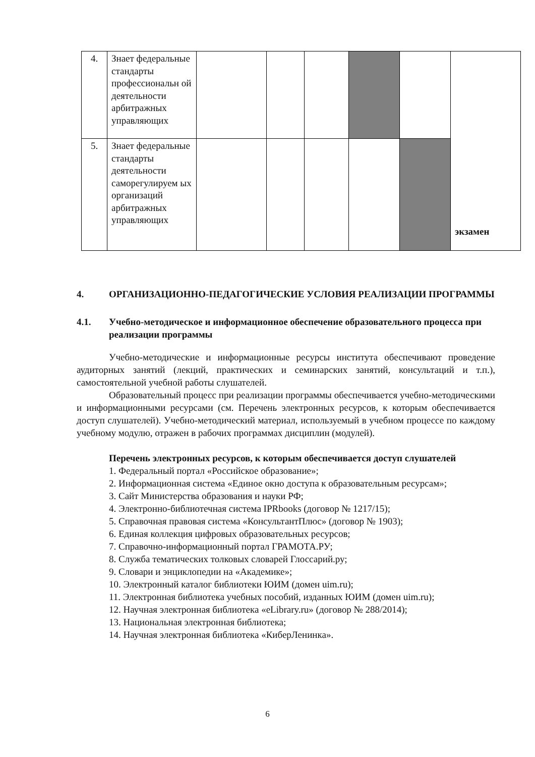| 4. | Знает федеральные стандарты профессиональн ой деятельности арбитражных управляющих | | | | | | экзамен |
| 5. | Знает федеральные стандарты деятельности саморегулируем ых организаций арбитражных управляющих | | | | | | |
4. ОРГАНИЗАЦИОННО-ПЕДАГОГИЧЕСКИЕ УСЛОВИЯ РЕАЛИЗАЦИИ ПРОГРАММЫ
4.1. Учебно-методическое и информационное обеспечение образовательного процесса при реализации программы
Учебно-методические и информационные ресурсы института обеспечивают проведение аудиторных занятий (лекций, практических и семинарских занятий, консультаций и т.п.), самостоятельной учебной работы слушателей.
Образовательный процесс при реализации программы обеспечивается учебно-методическими и информационными ресурсами (см. Перечень электронных ресурсов, к которым обеспечивается доступ слушателей). Учебно-методический материал, используемый в учебном процессе по каждому учебному модулю, отражен в рабочих программах дисциплин (модулей).
Перечень электронных ресурсов, к которым обеспечивается доступ слушателей
1. Федеральный портал «Российское образование»;
2. Информационная система «Единое окно доступа к образовательным ресурсам»;
3. Сайт Министерства образования и науки РФ;
4. Электронно-библиотечная система IPRbooks (договор № 1217/15);
5. Справочная правовая система «КонсультантПлюс» (договор № 1903);
6. Единая коллекция цифровых образовательных ресурсов;
7. Справочно-информационный портал ГРАМОТА.РУ;
8. Служба тематических толковых словарей Глоссарий.ру;
9. Словари и энциклопедии на «Академике»;
10. Электронный каталог библиотеки ЮИМ (домен uim.ru);
11. Электронная библиотека учебных пособий, изданных ЮИМ (домен uim.ru);
12. Научная электронная библиотека «eLibrary.ru» (договор № 288/2014);
13. Национальная электронная библиотека;
14. Научная электронная библиотека «КиберЛенинка».
6